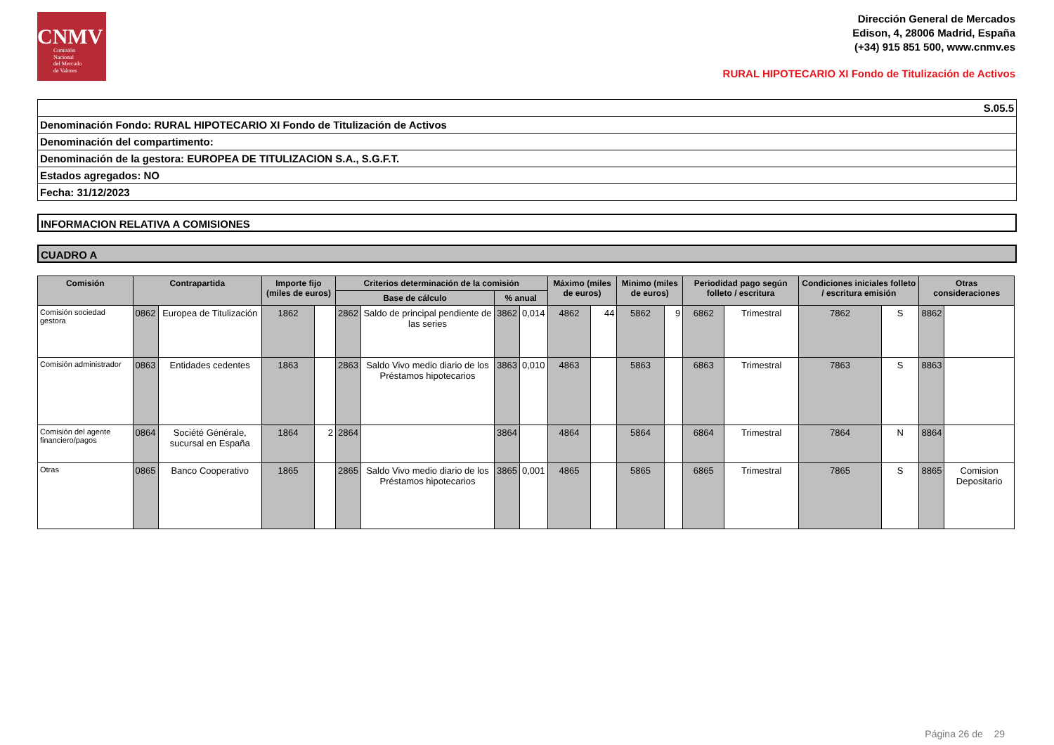CNMV
Comisión
Nacional
del Mercado
de Valores
Dirección General de Mercados
Edison, 4, 28006 Madrid, España
(+34) 915 851 500, www.cnmv.es
RURAL HIPOTECARIO XI Fondo de Titulización de Activos
S.05.5
Denominación Fondo: RURAL HIPOTECARIO XI Fondo de Titulización de Activos
Denominación del compartimento:
Denominación de la gestora: EUROPEA DE TITULIZACION S.A., S.G.F.T.
Estados agregados: NO
Fecha: 31/12/2023
INFORMACION RELATIVA A COMISIONES
CUADRO A
| Comisión | Contrapartida | | Importe fijo (miles de euros) | | Criterios determinación de la comisión | | | | Máximo (miles de euros) | | Minimo (miles de euros) | | Periodidad pago según folleto / escritura | | Condiciones iniciales folleto / escritura emisión | | Otras consideraciones | |
| --- | --- | --- | --- | --- | --- | --- | --- | --- | --- | --- | --- | --- | --- | --- | --- | --- | --- | --- |
| | | | | | Base de cálculo | | % anual | | | | | | | | | | | |
| Comisión sociedad gestora | 0862 | Europea de Titulización | 1862 | | 2862 | Saldo de principal pendiente de las series | 3862 | 0,014 | 4862 | 44 | 5862 | 9 | 6862 | Trimestral | 7862 | S | 8862 | |
| Comisión administrador | 0863 | Entidades cedentes | 1863 | | 2863 | Saldo Vivo medio diario de los Préstamos hipotecarios | 3863 | 0,010 | 4863 | | 5863 | | 6863 | Trimestral | 7863 | S | 8863 | |
| Comisión del agente financiero/pagos | 0864 | Société Générale, sucursal en España | 1864 | 2 | 2864 | | 3864 | | 4864 | | 5864 | | 6864 | Trimestral | 7864 | N | 8864 | |
| Otras | 0865 | Banco Cooperativo | 1865 | | 2865 | Saldo Vivo medio diario de los Préstamos hipotecarios | 3865 | 0,001 | 4865 | | 5865 | | 6865 | Trimestral | 7865 | S | 8865 | Comision Depositario |
Página 26 de 29